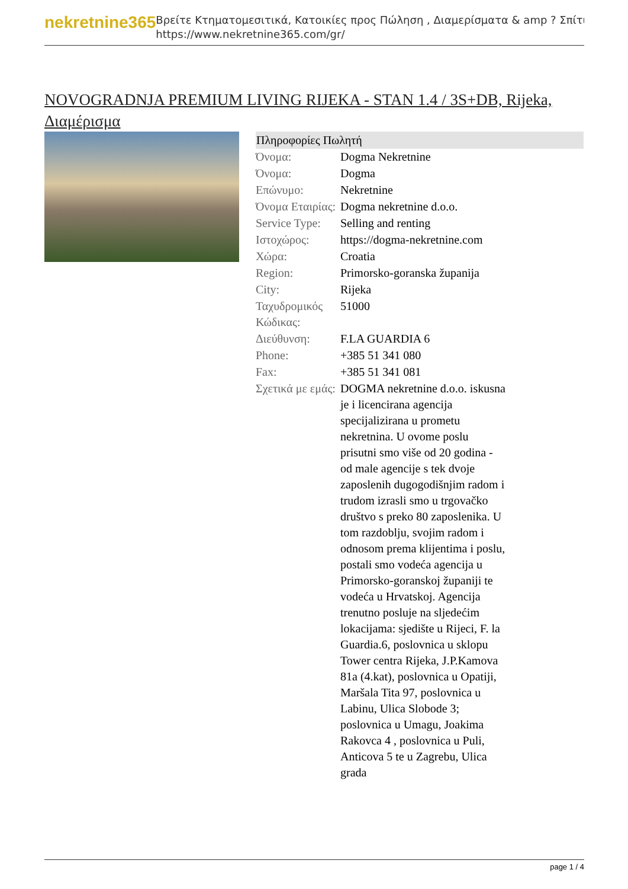nekretnine365
Βρείτε Κτηματομεσιτικά, Κατοικίες προς Πώληση , Διαμερίσματα & amp ? Σπίτι
https://www.nekretnine365.com/gr/
NOVOGRADNJA PREMIUM LIVING RIJEKA - STAN 1.4 / 3S+DB, Rijeka, Διαμέρισμα
| Πληροφορίες Πωλητή | |
| --- | --- |
| Όνομα: | Dogma Nekretnine |
| Όνομα: | Dogma |
| Επώνυμο: | Nekretnine |
| Όνομα Εταιρίας: | Dogma nekretnine d.o.o. |
| Service Type: | Selling and renting |
| Ιστοχώρος: | https://dogma-nekretnine.com |
| Χώρα: | Croatia |
| Region: | Primorsko-goranska županija |
| City: | Rijeka |
| Ταχυδρομικός Κώδικας: | 51000 |
| Διεύθυνση: | F.LA GUARDIA 6 |
| Phone: | +385 51 341 080 |
| Fax: | +385 51 341 081 |
| Σχετικά με εμάς: | DOGMA nekretnine d.o.o. iskusna je i licencirana agencija specijalizirana u prometu nekretnina. U ovome poslu prisutni smo više od 20 godina - od male agencije s tek dvoje zaposlenih dugogodišnjim radom i trudom izrasli smo u trgovačko društvo s preko 80 zaposlenika. U tom razdoblju, svojim radom i odnosom prema klijentima i poslu, postali smo vodeća agencija u Primorsko-goranskoj županiji te vodeća u Hrvatskoj. Agencija trenutno posluje na sljedećim lokacijama: sjedište u Rijeci, F. la Guardia.6, poslovnica u sklopu Tower centra Rijeka, J.P.Kamova 81a (4.kat), poslovnica u Opatiji, Maršala Tita 97, poslovnica u Labinu, Ulica Slobode 3; poslovnica u Umagu, Joakima Rakovca 4 , poslovnica u Puli, Anticova 5 te u Zagrebu, Ulica grada |
page 1 / 4